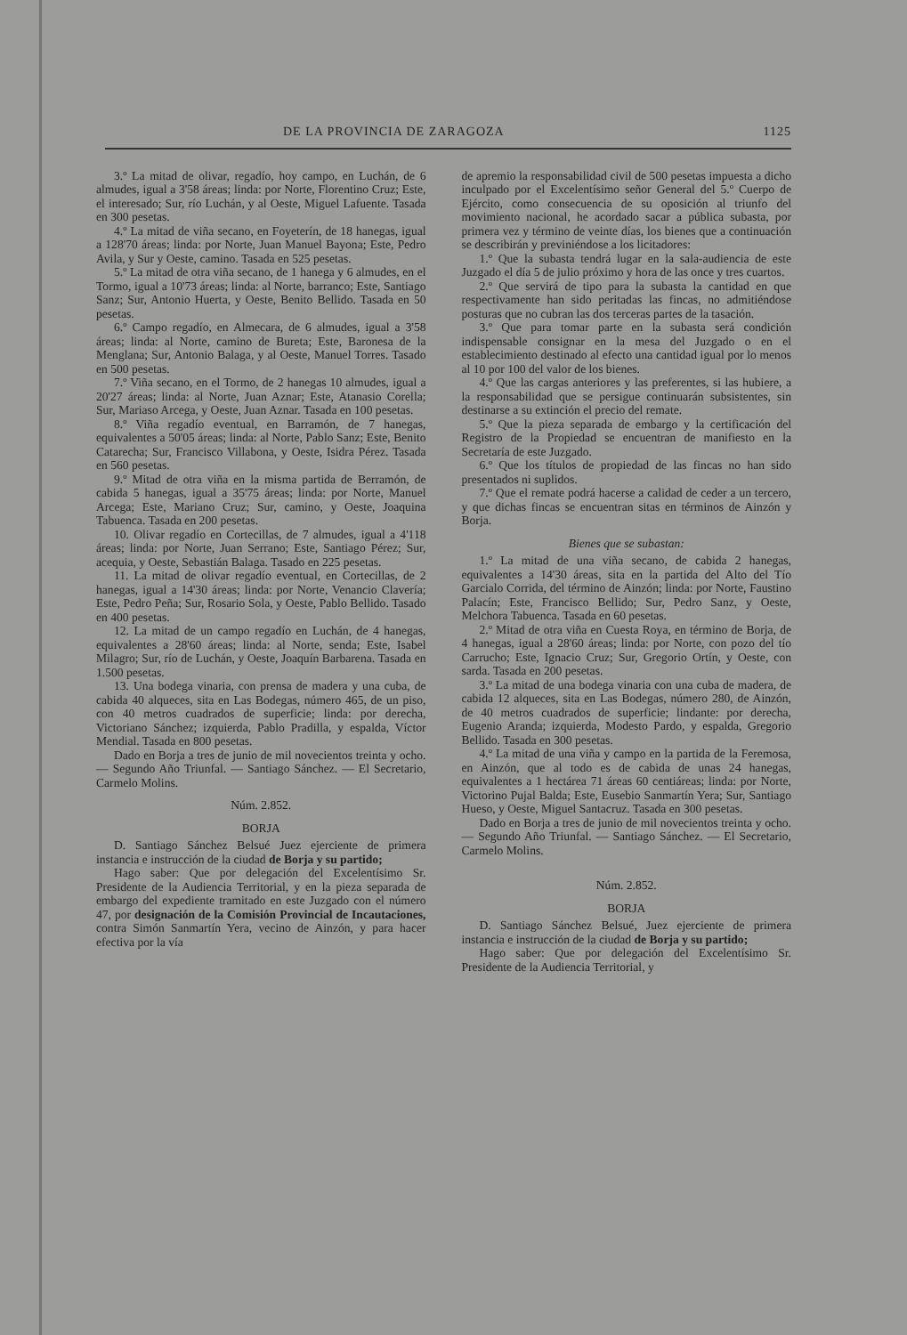DE LA PROVINCIA DE ZARAGOZA 1125
3.º La mitad de olivar, regadío, hoy campo, en Luchán, de 6 almudes, igual a 3'58 áreas; linda: por Norte, Florentino Cruz; Este, el interesado; Sur, río Luchán, y al Oeste, Miguel Lafuente. Tasada en 300 pesetas.
4.º La mitad de viña secano, en Foyeterín, de 18 hanegas, igual a 128'70 áreas; linda: por Norte, Juan Manuel Bayona; Este, Pedro Avila, y Sur y Oeste, camino. Tasada en 525 pesetas.
5.º La mitad de otra viña secano, de 1 hanega y 6 almudes, en el Tormo, igual a 10'73 áreas; linda: al Norte, barranco; Este, Santiago Sanz; Sur, Antonio Huerta, y Oeste, Benito Bellido. Tasada en 50 pesetas.
6.º Campo regadío, en Almecara, de 6 almudes, igual a 3'58 áreas; linda: al Norte, camino de Bureta; Este, Baronesa de la Menglana; Sur, Antonio Balaga, y al Oeste, Manuel Torres. Tasado en 500 pesetas.
7.º Viña secano, en el Tormo, de 2 hanegas 10 almudes, igual a 20'27 áreas; linda: al Norte, Juan Aznar; Este, Atanasio Corella; Sur, Mariaso Arcega, y Oeste, Juan Aznar. Tasada en 100 pesetas.
8.º Viña regadío eventual, en Barramón, de 7 hanegas, equivalentes a 50'05 áreas; linda: al Norte, Pablo Sanz; Este, Benito Catarecha; Sur, Francisco Villabona, y Oeste, Isidra Pérez. Tasada en 560 pesetas.
9.º Mitad de otra viña en la misma partida de Berramón, de cabida 5 hanegas, igual a 35'75 áreas; linda: por Norte, Manuel Arcega; Este, Mariano Cruz; Sur, camino, y Oeste, Joaquina Tabuenca. Tasada en 200 pesetas.
10. Olivar regadío en Cortecillas, de 7 almudes, igual a 4'118 áreas; linda: por Norte, Juan Serrano; Este, Santiago Pérez; Sur, acequia, y Oeste, Sebastián Balaga. Tasado en 225 pesetas.
11. La mitad de olivar regadío eventual, en Cortecillas, de 2 hanegas, igual a 14'30 áreas; linda: por Norte, Venancio Clavería; Este, Pedro Peña; Sur, Rosario Sola, y Oeste, Pablo Bellido. Tasado en 400 pesetas.
12. La mitad de un campo regadío en Luchán, de 4 hanegas, equivalentes a 28'60 áreas; linda: al Norte, senda; Este, Isabel Milagro; Sur, río de Luchán, y Oeste, Joaquín Barbarena. Tasada en 1.500 pesetas.
13. Una bodega vinaria, con prensa de madera y una cuba, de cabida 40 alqueces, sita en Las Bodegas, número 465, de un piso, con 40 metros cuadrados de superficie; linda: por derecha, Victoriano Sánchez; izquierda, Pablo Pradilla, y espalda, Víctor Mendial. Tasada en 800 pesetas.
Dado en Borja a tres de junio de mil novecientos treinta y ocho. — Segundo Año Triunfal. — Santiago Sánchez. — El Secretario, Carmelo Molins.
Núm. 2.852.
BORJA
D. Santiago Sánchez Belsué Juez ejerciente de primera instancia e instrucción de la ciudad de Borja y su partido;
Hago saber: Que por delegación del Excelentísimo Sr. Presidente de la Audiencia Territorial, y en la pieza separada de embargo del expediente tramitado en este Juzgado con el número 47, por designación de la Comisión Provincial de Incautaciones, contra Simón Sanmartín Yera, vecino de Ainzón, y para hacer efectiva por la vía
de apremio la responsabilidad civil de 500 pesetas impuesta a dicho inculpado por el Excelentísimo señor General del 5.º Cuerpo de Ejército, como consecuencia de su oposición al triunfo del movimiento nacional, he acordado sacar a pública subasta, por primera vez y término de veinte días, los bienes que a continuación se describirán y previniéndose a los licitadores:
1.º Que la subasta tendrá lugar en la sala-audiencia de este Juzgado el día 5 de julio próximo y hora de las once y tres cuartos.
2.º Que servirá de tipo para la subasta la cantidad en que respectivamente han sido peritadas las fincas, no admitiéndose posturas que no cubran las dos terceras partes de la tasación.
3.º Que para tomar parte en la subasta será condición indispensable consignar en la mesa del Juzgado o en el establecimiento destinado al efecto una cantidad igual por lo menos al 10 por 100 del valor de los bienes.
4.º Que las cargas anteriores y las preferentes, si las hubiere, a la responsabilidad que se persigue continuarán subsistentes, sin destinarse a su extinción el precio del remate.
5.º Que la pieza separada de embargo y la certificación del Registro de la Propiedad se encuentran de manifiesto en la Secretaría de este Juzgado.
6.º Que los títulos de propiedad de las fincas no han sido presentados ni suplidos.
7.º Que el remate podrá hacerse a calidad de ceder a un tercero, y que dichas fincas se encuentran sitas en términos de Ainzón y Borja.
Bienes que se subastan:
1.º La mitad de una viña secano, de cabida 2 hanegas, equivalentes a 14'30 áreas, sita en la partida del Alto del Tío Garcialo Corrida, del término de Ainzón; linda: por Norte, Faustino Palacín; Este, Francisco Bellido; Sur, Pedro Sanz, y Oeste, Melchora Tabuenca. Tasada en 60 pesetas.
2.º Mitad de otra viña en Cuesta Roya, en término de Borja, de 4 hanegas, igual a 28'60 áreas; linda: por Norte, con pozo del tío Carrucho; Este, Ignacio Cruz; Sur, Gregorio Ortín, y Oeste, con sarda. Tasada en 200 pesetas.
3.º La mitad de una bodega vinaria con una cuba de madera, de cabida 12 alqueces, sita en Las Bodegas, número 280, de Ainzón, de 40 metros cuadrados de superficie; lindante: por derecha, Eugenio Aranda; izquierda, Modesto Pardo, y espalda, Gregorio Bellido. Tasada en 300 pesetas.
4.º La mitad de una viña y campo en la partida de la Feremosa, en Ainzón, que al todo es de cabida de unas 24 hanegas, equivalentes a 1 hectárea 71 áreas 60 centiáreas; linda: por Norte, Victorino Pujal Balda; Este, Eusebio Sanmartín Yera; Sur, Santiago Hueso, y Oeste, Miguel Santacruz. Tasada en 300 pesetas.
Dado en Borja a tres de junio de mil novecientos treinta y ocho. — Segundo Año Triunfal. — Santiago Sánchez. — El Secretario, Carmelo Molins.
Núm. 2.852.
BORJA
D. Santiago Sánchez Belsué, Juez ejerciente de primera instancia e instrucción de la ciudad de Borja y su partido;
Hago saber: Que por delegación del Excelentísimo Sr. Presidente de la Audiencia Territorial, y